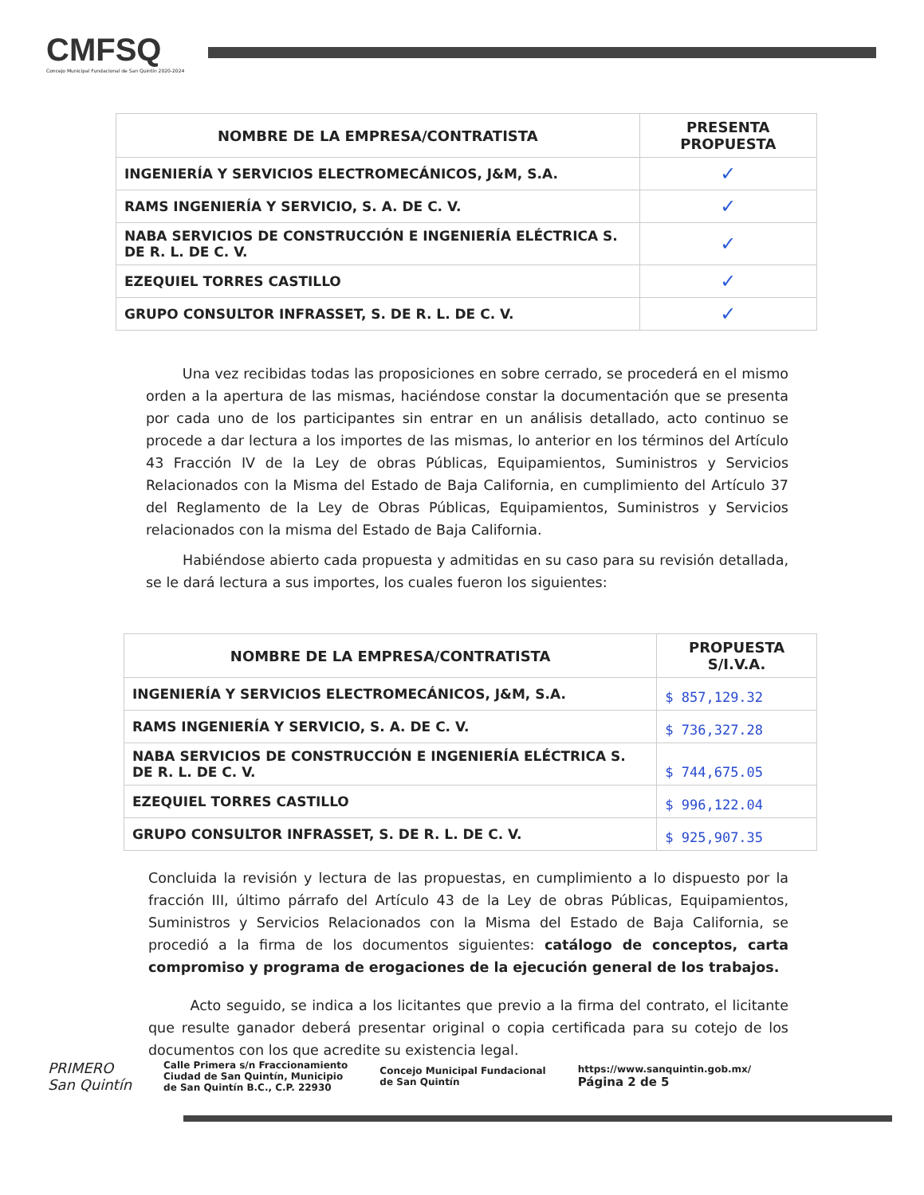CMFSQ
Concejo Municipal Fundacional de San Quintín 2020-2024
| NOMBRE DE LA EMPRESA/CONTRATISTA | PRESENTA PROPUESTA |
| --- | --- |
| INGENIERÍA Y SERVICIOS ELECTROMECÁNICOS, J&M, S.A. | ✓ |
| RAMS INGENIERÍA Y SERVICIO, S. A. DE C. V. | ✓ |
| NABA SERVICIOS DE CONSTRUCCIÓN E INGENIERÍA ELÉCTRICA S. DE R. L. DE C. V. | ✓ |
| EZEQUIEL TORRES CASTILLO | ✓ |
| GRUPO CONSULTOR INFRASSET, S. DE R. L. DE C. V. | ✓ |
Una vez recibidas todas las proposiciones en sobre cerrado, se procederá en el mismo orden a la apertura de las mismas, haciéndose constar la documentación que se presenta por cada uno de los participantes sin entrar en un análisis detallado, acto continuo se procede a dar lectura a los importes de las mismas, lo anterior en los términos del Artículo 43 Fracción IV de la Ley de obras Públicas, Equipamientos, Suministros y Servicios Relacionados con la Misma del Estado de Baja California, en cumplimiento del Artículo 37 del Reglamento de la Ley de Obras Públicas, Equipamientos, Suministros y Servicios relacionados con la misma del Estado de Baja California.
Habiéndose abierto cada propuesta y admitidas en su caso para su revisión detallada, se le dará lectura a sus importes, los cuales fueron los siguientes:
| NOMBRE DE LA EMPRESA/CONTRATISTA | PROPUESTA S/I.V.A. |
| --- | --- |
| INGENIERÍA Y SERVICIOS ELECTROMECÁNICOS, J&M, S.A. | $ 857,129.32 |
| RAMS INGENIERÍA Y SERVICIO, S. A. DE C. V. | $ 736,327.28 |
| NABA SERVICIOS DE CONSTRUCCIÓN E INGENIERÍA ELÉCTRICA S. DE R. L. DE C. V. | $ 744,675.05 |
| EZEQUIEL TORRES CASTILLO | $ 996,122.04 |
| GRUPO CONSULTOR INFRASSET, S. DE R. L. DE C. V. | $ 925,907.35 |
Concluida la revisión y lectura de las propuestas, en cumplimiento a lo dispuesto por la fracción III, último párrafo del Artículo 43 de la Ley de obras Públicas, Equipamientos, Suministros y Servicios Relacionados con la Misma del Estado de Baja California, se procedió a la firma de los documentos siguientes: catálogo de conceptos, carta compromiso y programa de erogaciones de la ejecución general de los trabajos.
Acto seguido, se indica a los licitantes que previo a la firma del contrato, el licitante que resulte ganador deberá presentar original o copia certificada para su cotejo de los documentos con los que acredite su existencia legal.
PRIMERO
San Quintín
Calle Primera s/n Fraccionamiento
Ciudad de San Quintín, Municipio
de San Quintín B.C., C.P. 22930
Concejo Municipal Fundacional
de San Quintín
https://www.sanquintin.gob.mx/
Página 2 de 5